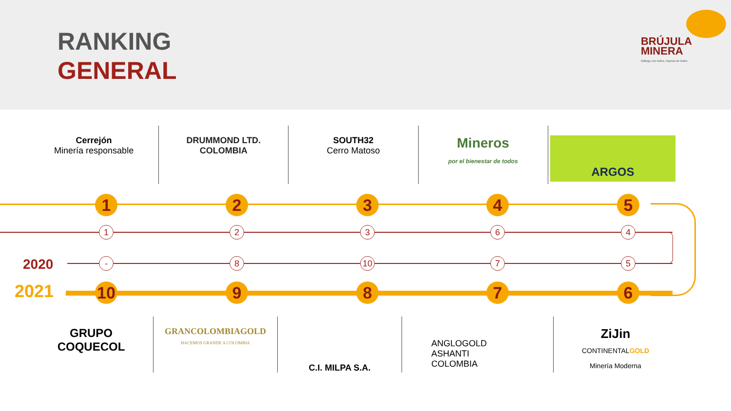RANKING
GENERAL
BRÚJULA
MINERA
Diálogo con todos, riqueza de todos
Cerrejón
Minería responsable
DRUMMOND LTD.
COLOMBIA
SOUTH32
Cerro Matoso
Mineros
por el bienestar de todos
ARGOS
2020
2021
1 2 3 4 5
1 2 3 6 4
- 8 10 7 5
10 9 8 7 6
GRUPO
COQUECOL
GRANCOLOMBIAGOLD
HACEMOS GRANDE A COLOMBIA
C.I. MILPA S.A.
ANGLOGOLD
ASHANTI
COLOMBIA
ZiJin
CONTINENTALGOLD
Minería Moderna